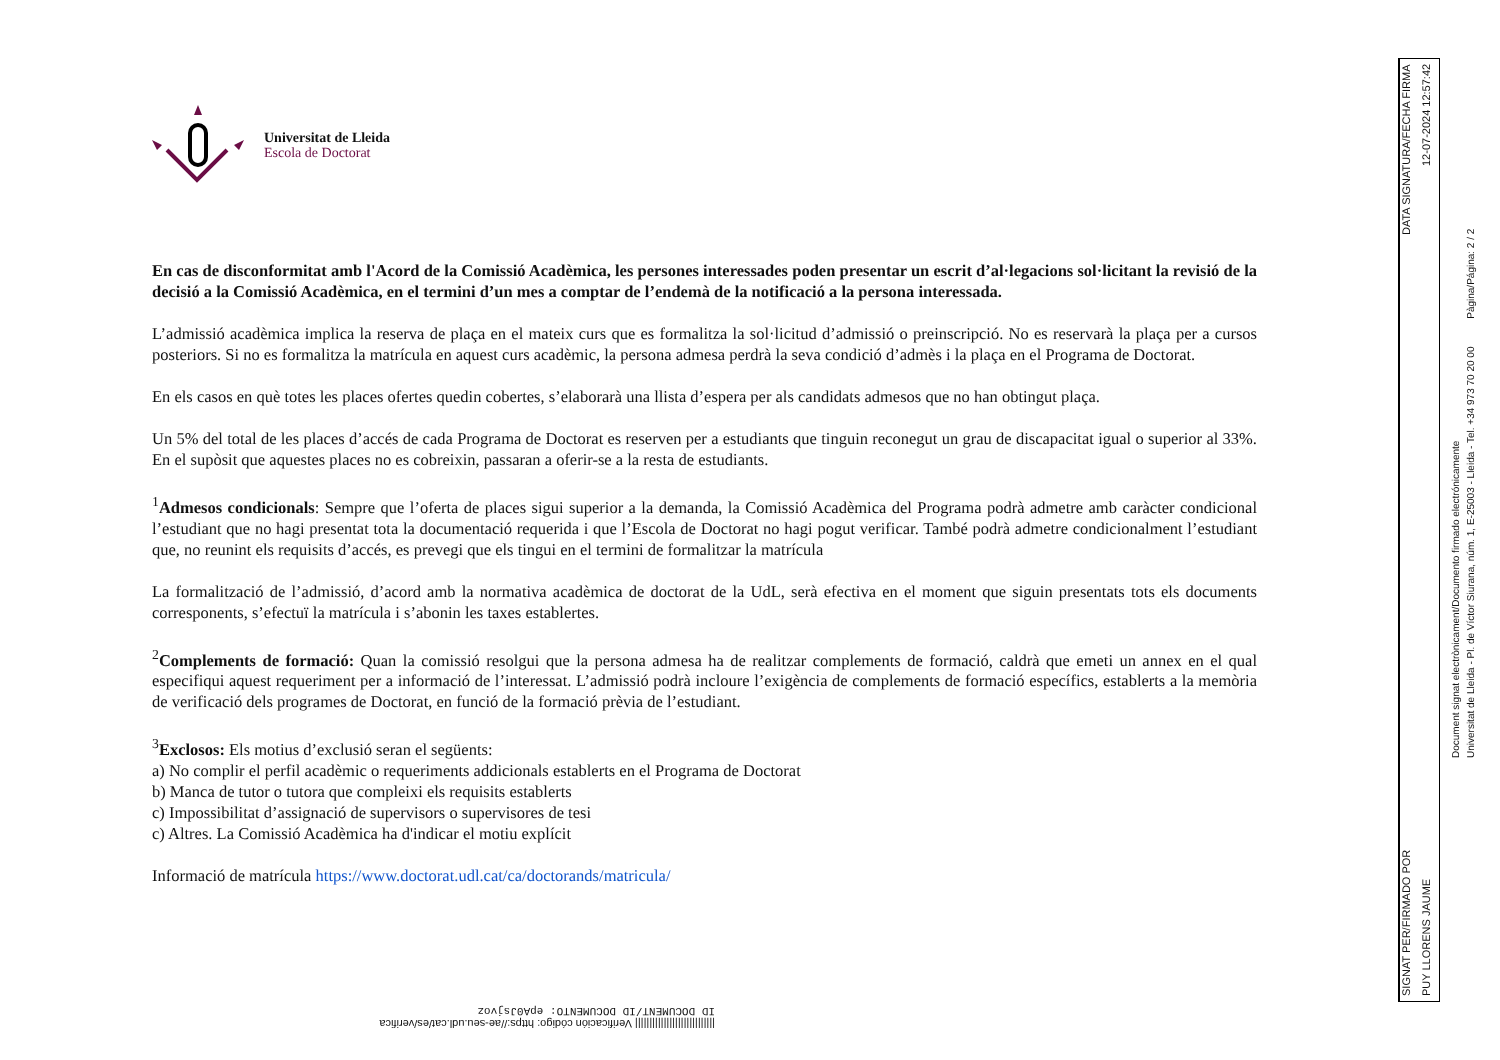Universitat de Lleida
Escola de Doctorat
En cas de disconformitat amb l'Acord de la Comissió Acadèmica, les persones interessades poden presentar un escrit d’al·legacions sol·licitant la revisió de la decisió a la Comissió Acadèmica, en el termini d’un mes a comptar de l’endemà de la notificació a la persona interessada.
L’admissió acadèmica implica la reserva de plaça en el mateix curs que es formalitza la sol·licitud d’admissió o preinscripció. No es reservarà la plaça per a cursos posteriors. Si no es formalitza la matrícula en aquest curs acadèmic, la persona admesa perdrà la seva condició d’admès i la plaça en el Programa de Doctorat.
En els casos en què totes les places ofertes quedin cobertes, s’elaborarà una llista d’espera per als candidats admesos que no han obtingut plaça.
Un 5% del total de les places d’accés de cada Programa de Doctorat es reserven per a estudiants que tinguin reconegut un grau de discapacitat igual o superior al 33%. En el supòsit que aquestes places no es cobreixin, passaran a oferir-se a la resta de estudiants.
<sup>1</sup> Admesos condicionals: Sempre que l’oferta de places sigui superior a la demanda, la Comissió Acadèmica del Programa podrà admetre amb caràcter condicional l’estudiant que no hagi presentat tota la documentació requerida i que l’Escola de Doctorat no hagi pogut verificar. També podrà admetre condicionalment l’estudiant que, no reunint els requisits d’accés, es prevegi que els tingui en el termini de formalitzar la matrícula
La formalització de l’admissió, d’acord amb la normativa acadèmica de doctorat de la UdL, serà efectiva en el moment que siguin presentats tots els documents corresponents, s’efectuï la matrícula i s’abonin les taxes establertes.
<sup>2</sup> Complements de formació: Quan la comissió resolgui que la persona admesa ha de realitzar complements de formació, caldrà que emeti un annex en el qual especifiqui aquest requeriment per a informació de l’interessat. L’admissió podrà incloure l’exigència de complements de formació específics, establerts a la memòria de verificació dels programes de Doctorat, en funció de la formació prèvia de l’estudiant.
<sup>3</sup> Exclosos: Els motius d’exclusió seran el següents:
a) No complir el perfil acadèmic o requeriments addicionals establerts en el Programa de Doctorat
b) Manca de tutor o tutora que compleixi els requisits establerts
c) Impossibilitat d’assignació de supervisors o supervisores de tesi
c) Altres. La Comissió Acadèmica ha d'indicar el motiu explícit
Informació de matrícula https://www.doctorat.udl.cat/ca/doctorands/matricula/
SIGNAT PER/FIRMADO POR DATA SIGNATURA/FECHA FIRMA
PUY LLORENS JAUME 12-07-2024 12:57:42
Document signat electrònicament/Documento firmado electrónicamente
Universitat de Lleida - Pl. de Víctor Siurana, núm. 1, E-25003 - Lleida - Tel. +34 973 70 20 00 Pàgina/Página: 2 / 2
|||||||||||||||||||||||||||| Verificación código: https://ae-seu.udl.cat/es/verifica
ID DOCUMENT/ID DOCUMENTO: epA0Jsjvoz